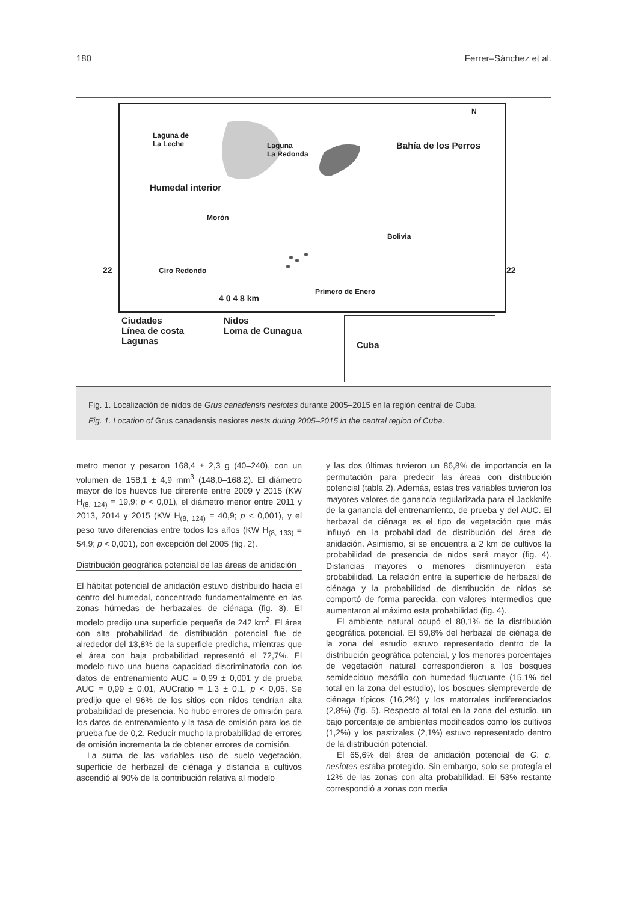180 Ferrer–Sánchez et al.
Laguna de
La Leche Laguna
La Redonda
Bahía de los Perros
N
Humedal interior
Morón
Bolivia
22 Ciro Redondo 22
Primero de Enero
4 0 4 8 km
Ciudades
Línea de costa
Lagunas
Nidos
Loma de Cunagua
Cuba
Fig. 1. Localización de nidos de Grus canadensis nesiotes durante 2005–2015 en la región central de Cuba.
Fig. 1. Location of Grus canadensis nesiotes nests during 2005–2015 in the central region of Cuba.
metro menor y pesaron 168,4 ± 2,3 g (40–240), con un volumen de 158,1 ± 4,9 mm<sup>3</sup> (148,0–168,2). El diámetro mayor de los huevos fue diferente entre 2009 y 2015 (KW H<sub>(8, 124)</sub> = 19,9; p < 0,01), el diámetro menor entre 2011 y 2013, 2014 y 2015 (KW H<sub>(8, 124)</sub> = 40,9; p < 0,001), y el peso tuvo diferencias entre todos los años (KW H<sub>(8, 133)</sub> = 54,9; p < 0,001), con excepción del 2005 (fig. 2).
Distribución geográfica potencial de las áreas de anidación
El hábitat potencial de anidación estuvo distribuido hacia el centro del humedal, concentrado fundamentalmente en las zonas húmedas de herbazales de ciénaga (fig. 3). El modelo predijo una superficie pequeña de 242 km<sup>2</sup>. El área con alta probabilidad de distribución potencial fue de alrededor del 13,8% de la superficie predicha, mientras que el área con baja probabilidad representó el 72,7%. El modelo tuvo una buena capacidad discriminatoria con los datos de entrenamiento AUC = 0,99 ± 0,001 y de prueba AUC = 0,99 ± 0,01, AUCratio = 1,3 ± 0,1, p < 0,05. Se predijo que el 96% de los sitios con nidos tendrían alta probabilidad de presencia. No hubo errores de omisión para los datos de entrenamiento y la tasa de omisión para los de prueba fue de 0,2. Reducir mucho la probabilidad de errores de omisión incrementa la de obtener errores de comisión.
La suma de las variables uso de suelo–vegetación, superficie de herbazal de ciénaga y distancia a cultivos ascendió al 90% de la contribución relativa al modelo
y las dos últimas tuvieron un 86,8% de importancia en la permutación para predecir las áreas con distribución potencial (tabla 2). Además, estas tres variables tuvieron los mayores valores de ganancia regularizada para el Jackknife de la ganancia del entrenamiento, de prueba y del AUC. El herbazal de ciénaga es el tipo de vegetación que más influyó en la probabilidad de distribución del área de anidación. Asimismo, si se encuentra a 2 km de cultivos la probabilidad de presencia de nidos será mayor (fig. 4). Distancias mayores o menores disminuyeron esta probabilidad. La relación entre la superficie de herbazal de ciénaga y la probabilidad de distribución de nidos se comportó de forma parecida, con valores intermedios que aumentaron al máximo esta probabilidad (fig. 4).
El ambiente natural ocupó el 80,1% de la distribución geográfica potencial. El 59,8% del herbazal de ciénaga de la zona del estudio estuvo representado dentro de la distribución geográfica potencial, y los menores porcentajes de vegetación natural correspondieron a los bosques semideciduo mesófilo con humedad fluctuante (15,1% del total en la zona del estudio), los bosques siempreverde de ciénaga típicos (16,2%) y los matorrales indiferenciados (2,8%) (fig. 5). Respecto al total en la zona del estudio, un bajo porcentaje de ambientes modificados como los cultivos (1,2%) y los pastizales (2,1%) estuvo representado dentro de la distribución potencial.
El 65,6% del área de anidación potencial de G. c. nesiotes estaba protegido. Sin embargo, solo se protegía el 12% de las zonas con alta probabilidad. El 53% restante correspondió a zonas con media